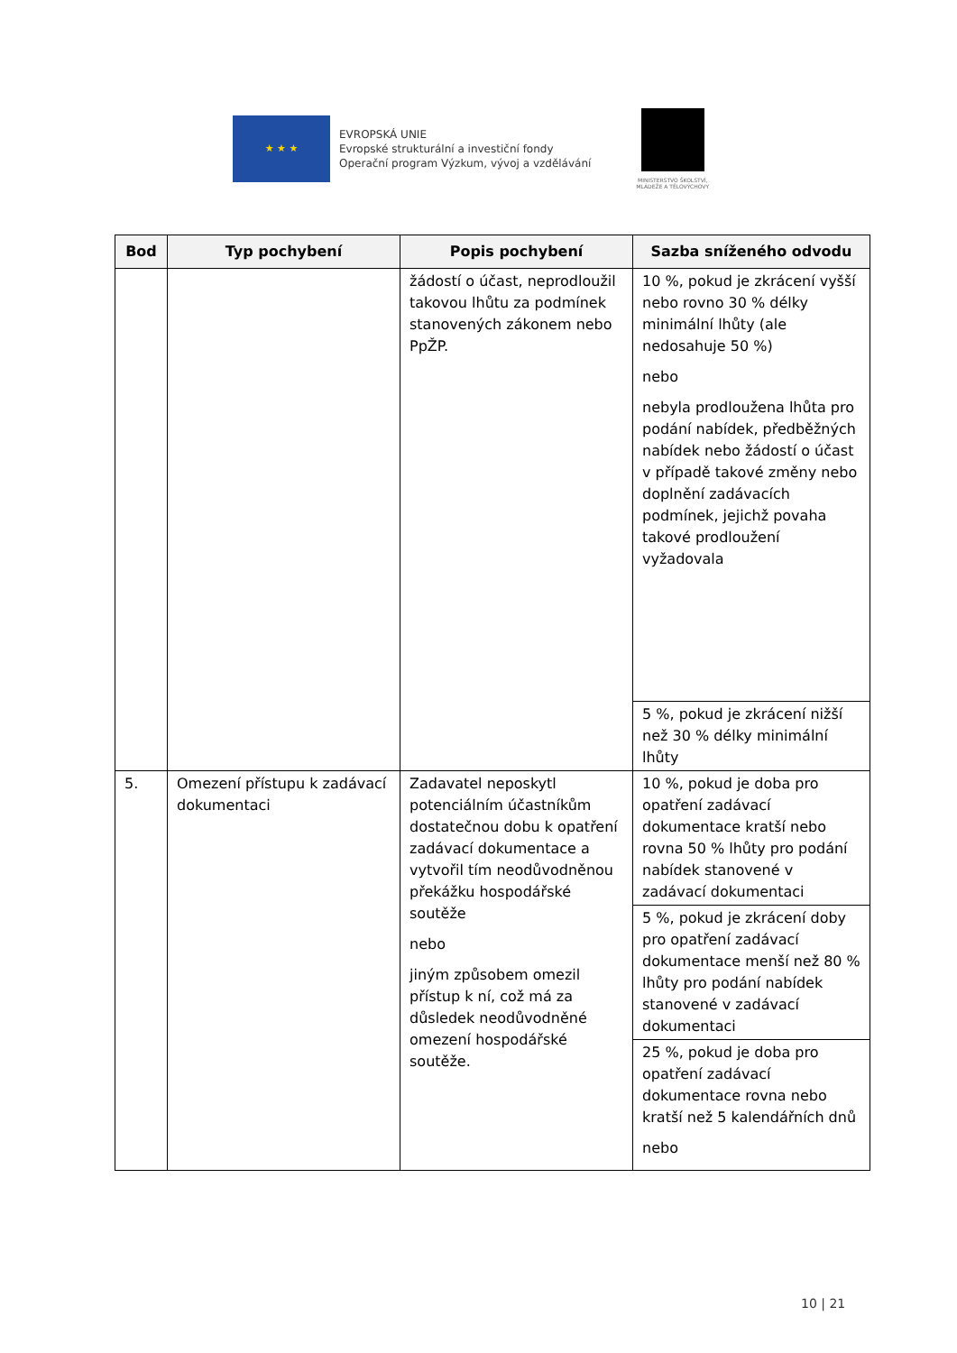★ ★ ★
EVROPSKÁ UNIE
Evropské strukturální a investiční fondy
Operační program Výzkum, vývoj a vzdělávání
MINISTERSTVO ŠKOLSTVÍ,
MLÁDEŽE A TĚLOVÝCHOVY
| Bod | Typ pochybení | Popis pochybení | Sazba sníženého odvodu |
| --- | --- | --- | --- |
| | | žádostí o účast, neprodloužil takovou lhůtu za podmínek stanovených zákonem nebo PpŽP. | 10 %, pokud je zkrácení vyšší nebo rovno 30 % délky minimální lhůty (ale nedosahuje 50 %) nebo nebyla prodloužena lhůta pro podání nabídek, předběžných nabídek nebo žádostí o účast v případě takové změny nebo doplnění zadávacích podmínek, jejichž povaha takové prodloužení vyžadovala |
| | | | 5 %, pokud je zkrácení nižší než 30 % délky minimální lhůty |
| 5. | Omezení přístupu k zadávací dokumentaci | Zadavatel neposkytl potenciálním účastníkům dostatečnou dobu k opatření zadávací dokumentace a vytvořil tím neodůvodněnou překážku hospodářské soutěže nebo jiným způsobem omezil přístup k ní, což má za důsledek neodůvodněné omezení hospodářské soutěže. | 10 %, pokud je doba pro opatření zadávací dokumentace kratší nebo rovna 50 % lhůty pro podání nabídek stanovené v zadávací dokumentaci |
| | | | 5 %, pokud je zkrácení doby pro opatření zadávací dokumentace menší než 80 % lhůty pro podání nabídek stanovené v zadávací dokumentaci |
| | | | 25 %, pokud je doba pro opatření zadávací dokumentace rovna nebo kratší než 5 kalendářních dnů nebo |
10 | 21